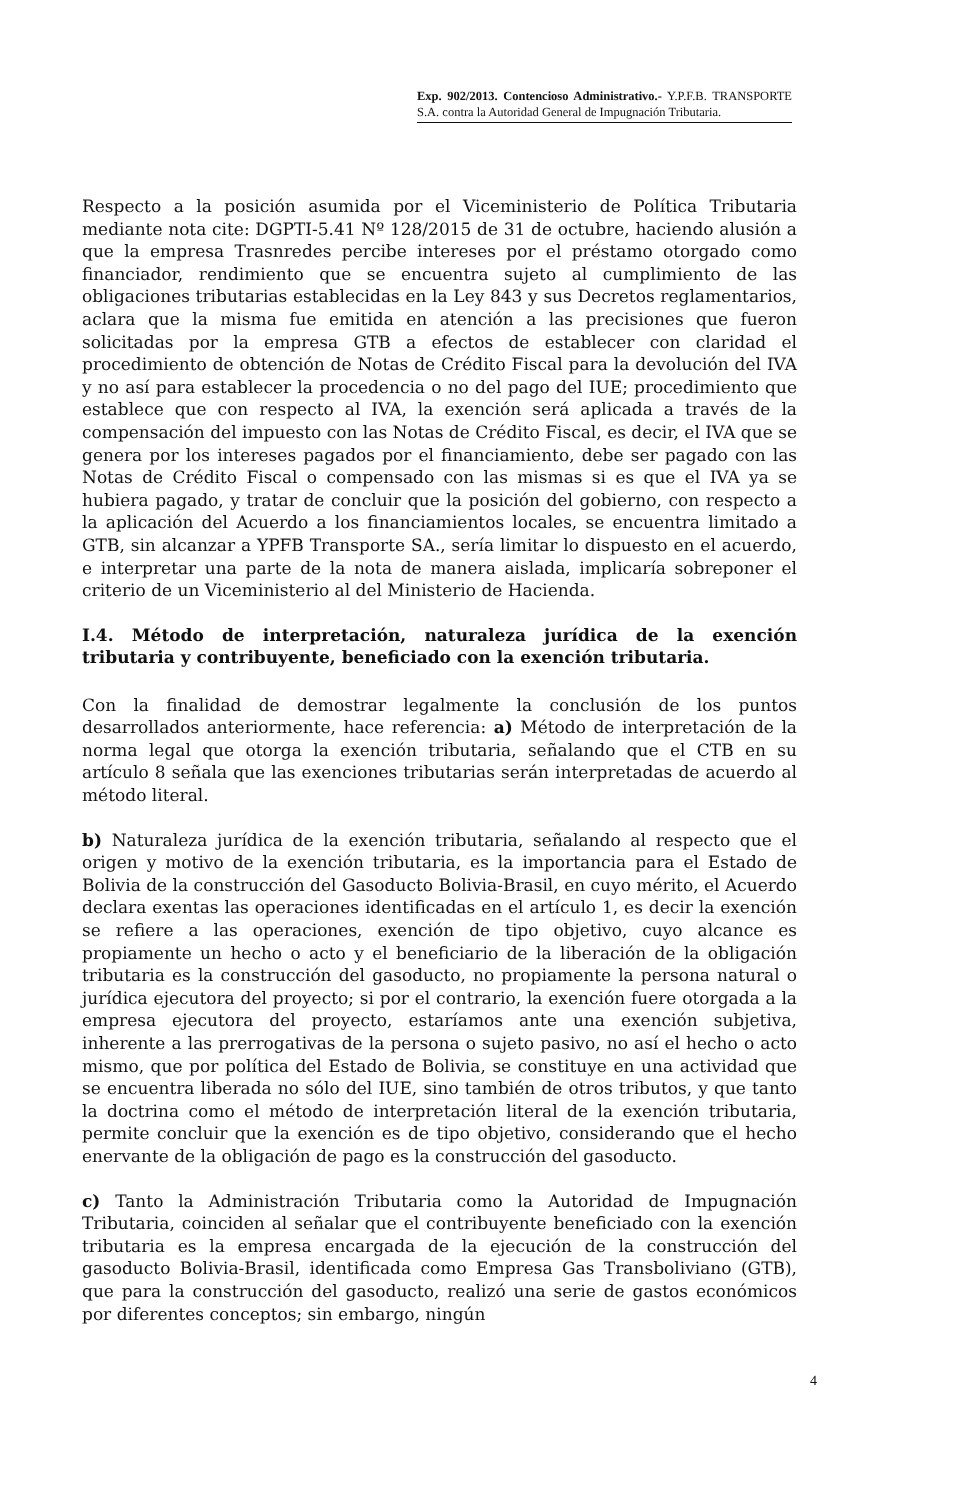Exp. 902/2013. Contencioso Administrativo.- Y.P.F.B. TRANSPORTE S.A. contra la Autoridad General de Impugnación Tributaria.
Respecto a la posición asumida por el Viceministerio de Política Tributaria mediante nota cite: DGPTI-5.41 Nº 128/2015 de 31 de octubre, haciendo alusión a que la empresa Trasnredes percibe intereses por el préstamo otorgado como financiador, rendimiento que se encuentra sujeto al cumplimiento de las obligaciones tributarias establecidas en la Ley 843 y sus Decretos reglamentarios, aclara que la misma fue emitida en atención a las precisiones que fueron solicitadas por la empresa GTB a efectos de establecer con claridad el procedimiento de obtención de Notas de Crédito Fiscal para la devolución del IVA y no así para establecer la procedencia o no del pago del IUE; procedimiento que establece que con respecto al IVA, la exención será aplicada a través de la compensación del impuesto con las Notas de Crédito Fiscal, es decir, el IVA que se genera por los intereses pagados por el financiamiento, debe ser pagado con las Notas de Crédito Fiscal o compensado con las mismas si es que el IVA ya se hubiera pagado, y tratar de concluir que la posición del gobierno, con respecto a la aplicación del Acuerdo a los financiamientos locales, se encuentra limitado a GTB, sin alcanzar a YPFB Transporte SA., sería limitar lo dispuesto en el acuerdo, e interpretar una parte de la nota de manera aislada, implicaría sobreponer el criterio de un Viceministerio al del Ministerio de Hacienda.
I.4. Método de interpretación, naturaleza jurídica de la exención tributaria y contribuyente, beneficiado con la exención tributaria.
Con la finalidad de demostrar legalmente la conclusión de los puntos desarrollados anteriormente, hace referencia: a) Método de interpretación de la norma legal que otorga la exención tributaria, señalando que el CTB en su artículo 8 señala que las exenciones tributarias serán interpretadas de acuerdo al método literal.
b) Naturaleza jurídica de la exención tributaria, señalando al respecto que el origen y motivo de la exención tributaria, es la importancia para el Estado de Bolivia de la construcción del Gasoducto Bolivia-Brasil, en cuyo mérito, el Acuerdo declara exentas las operaciones identificadas en el artículo 1, es decir la exención se refiere a las operaciones, exención de tipo objetivo, cuyo alcance es propiamente un hecho o acto y el beneficiario de la liberación de la obligación tributaria es la construcción del gasoducto, no propiamente la persona natural o jurídica ejecutora del proyecto; si por el contrario, la exención fuere otorgada a la empresa ejecutora del proyecto, estaríamos ante una exención subjetiva, inherente a las prerrogativas de la persona o sujeto pasivo, no así el hecho o acto mismo, que por política del Estado de Bolivia, se constituye en una actividad que se encuentra liberada no sólo del IUE, sino también de otros tributos, y que tanto la doctrina como el método de interpretación literal de la exención tributaria, permite concluir que la exención es de tipo objetivo, considerando que el hecho enervante de la obligación de pago es la construcción del gasoducto.
c) Tanto la Administración Tributaria como la Autoridad de Impugnación Tributaria, coinciden al señalar que el contribuyente beneficiado con la exención tributaria es la empresa encargada de la ejecución de la construcción del gasoducto Bolivia-Brasil, identificada como Empresa Gas Transboliviano (GTB), que para la construcción del gasoducto, realizó una serie de gastos económicos por diferentes conceptos; sin embargo, ningún
4